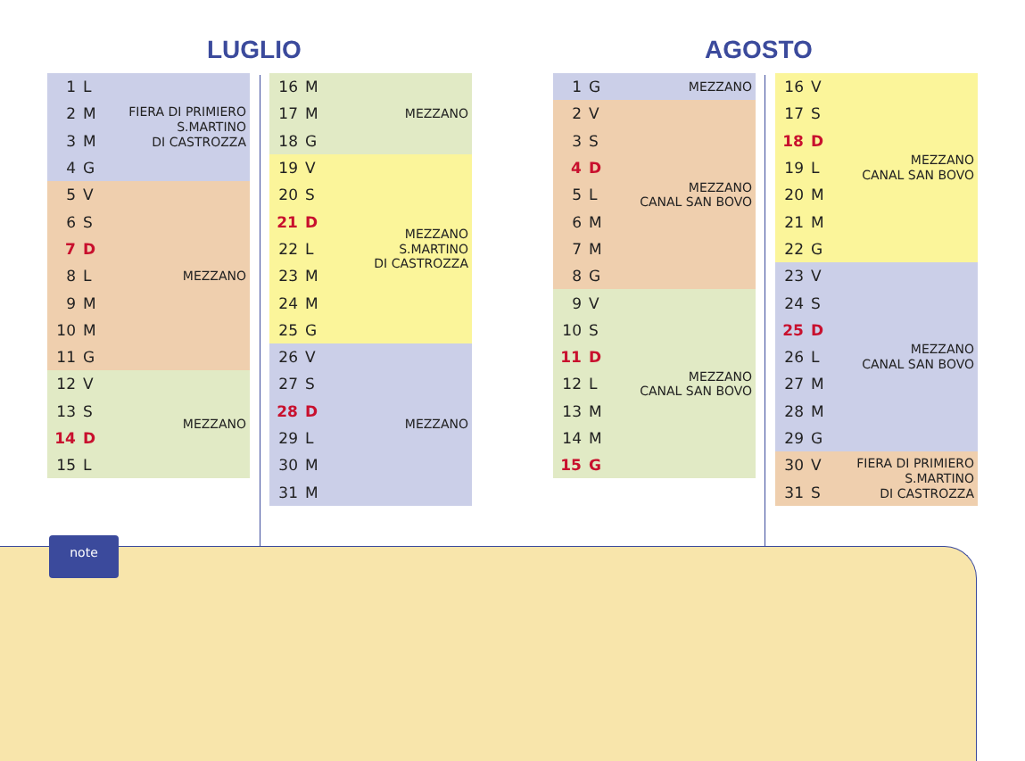LUGLIO AGOSTO
| 1 | L | FIERA DI PRIMIERO S.MARTINO DI CASTROZZA |
| 2 | M | |
| 3 | M | |
| 4 | G | |
| 5 | V | MEZZANO |
| 6 | S | |
| 7 | D | |
| 8 | L | |
| 9 | M | |
| 10 | M | |
| 11 | G | |
| 12 | V | MEZZANO |
| 13 | S | |
| 14 | D | |
| 15 | L | |
| 16 | M | MEZZANO |
| 17 | M | |
| 18 | G | |
| 19 | V | MEZZANO S.MARTINO DI CASTROZZA |
| 20 | S | |
| 21 | D | |
| 22 | L | |
| 23 | M | |
| 24 | M | |
| 25 | G | |
| 26 | V | MEZZANO |
| 27 | S | |
| 28 | D | |
| 29 | L | |
| 30 | M | |
| 31 | M | |
| 1 | G | MEZZANO |
| 2 | V | MEZZANO CANAL SAN BOVO |
| 3 | S | |
| 4 | D | |
| 5 | L | |
| 6 | M | |
| 7 | M | |
| 8 | G | |
| 9 | V | MEZZANO CANAL SAN BOVO |
| 10 | S | |
| 11 | D | |
| 12 | L | |
| 13 | M | |
| 14 | M | |
| 15 | G | |
| 16 | V | MEZZANO CANAL SAN BOVO |
| 17 | S | |
| 18 | D | |
| 19 | L | |
| 20 | M | |
| 21 | M | |
| 22 | G | |
| 23 | V | MEZZANO CANAL SAN BOVO |
| 24 | S | |
| 25 | D | |
| 26 | L | |
| 27 | M | |
| 28 | M | |
| 29 | G | |
| 30 | V | FIERA DI PRIMIERO S.MARTINO DI CASTROZZA |
| 31 | S | |
note